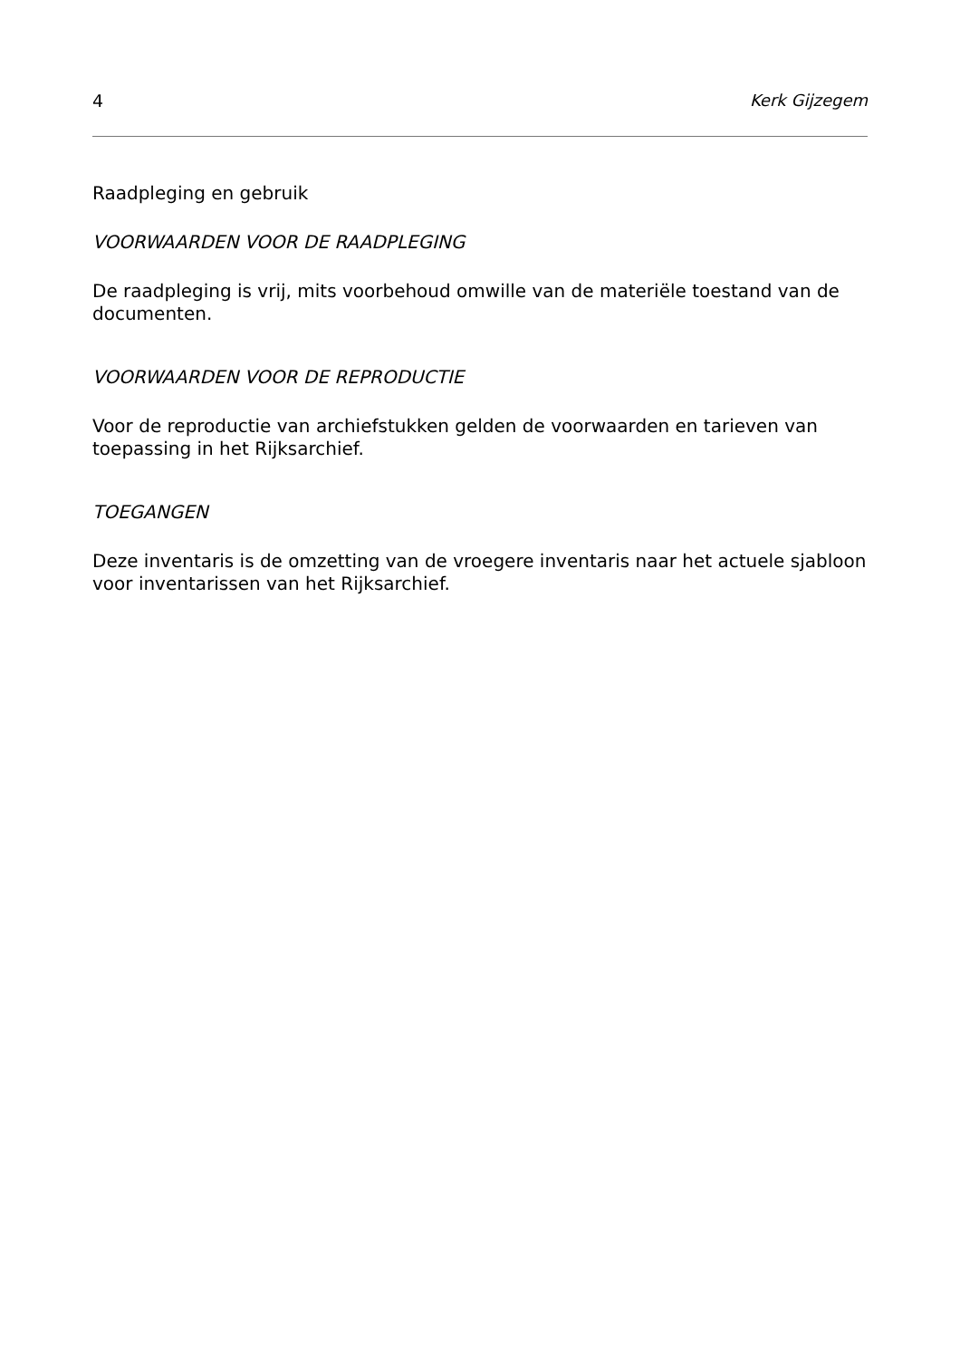4 Kerk Gijzegem
Raadpleging en gebruik
VOORWAARDEN VOOR DE RAADPLEGING
De raadpleging is vrij, mits voorbehoud omwille van de materiële toestand van de documenten.
VOORWAARDEN VOOR DE REPRODUCTIE
Voor de reproductie van archiefstukken gelden de voorwaarden en tarieven van toepassing in het Rijksarchief.
TOEGANGEN
Deze inventaris is de omzetting van de vroegere inventaris naar het actuele sjabloon voor inventarissen van het Rijksarchief.